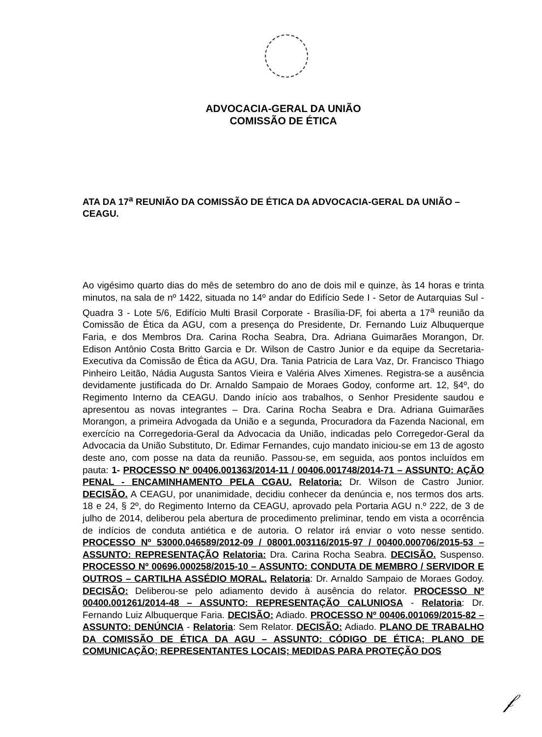ADVOCACIA-GERAL DA UNIÃO
COMISSÃO DE ÉTICA
ATA DA 17<sup>a</sup> REUNIÃO DA COMISSÃO DE ÉTICA DA ADVOCACIA-GERAL DA UNIÃO – CEAGU.
Ao vigésimo quarto dias do mês de setembro do ano de dois mil e quinze, às 14 horas e trinta minutos, na sala de nº 1422, situada no 14º andar do Edifício Sede I - Setor de Autarquias Sul - Quadra 3 - Lote 5/6, Edifício Multi Brasil Corporate - Brasília-DF, foi aberta a 17<sup>a</sup> reunião da Comissão de Ética da AGU, com a presença do Presidente, Dr. Fernando Luiz Albuquerque Faria, e dos Membros Dra. Carina Rocha Seabra, Dra. Adriana Guimarães Morangon, Dr. Edison Antônio Costa Britto Garcia e Dr. Wilson de Castro Junior e da equipe da Secretaria-Executiva da Comissão de Ética da AGU, Dra. Tania Patricia de Lara Vaz, Dr. Francisco Thiago Pinheiro Leitão, Nádia Augusta Santos Vieira e Valéria Alves Ximenes. Registra-se a ausência devidamente justificada do Dr. Arnaldo Sampaio de Moraes Godoy, conforme art. 12, §4º, do Regimento Interno da CEAGU. Dando início aos trabalhos, o Senhor Presidente saudou e apresentou as novas integrantes – Dra. Carina Rocha Seabra e Dra. Adriana Guimarães Morangon, a primeira Advogada da União e a segunda, Procuradora da Fazenda Nacional, em exercício na Corregedoria-Geral da Advocacia da União, indicadas pelo Corregedor-Geral da Advocacia da União Substituto, Dr. Edimar Fernandes, cujo mandato iniciou-se em 13 de agosto deste ano, com posse na data da reunião. Passou-se, em seguida, aos pontos incluídos em pauta: 1- PROCESSO Nº 00406.001363/2014-11 / 00406.001748/2014-71 – ASSUNTO: AÇÃO PENAL - ENCAMINHAMENTO PELA CGAU. Relatoria: Dr. Wilson de Castro Junior. DECISÃO. A CEAGU, por unanimidade, decidiu conhecer da denúncia e, nos termos dos arts. 18 e 24, § 2º, do Regimento Interno da CEAGU, aprovado pela Portaria AGU n.º 222, de 3 de julho de 2014, deliberou pela abertura de procedimento preliminar, tendo em vista a ocorrência de indícios de conduta antiética e de autoria. O relator irá enviar o voto nesse sentido. PROCESSO Nº 53000.046589/2012-09 / 08001.003116/2015-97 / 00400.000706/2015-53 – ASSUNTO: REPRESENTAÇÃO Relatoria: Dra. Carina Rocha Seabra. DECISÃO. Suspenso. PROCESSO Nº 00696.000258/2015-10 – ASSUNTO: CONDUTA DE MEMBRO / SERVIDOR E OUTROS – CARTILHA ASSÉDIO MORAL. Relatoria: Dr. Arnaldo Sampaio de Moraes Godoy. DECISÃO: Deliberou-se pelo adiamento devido à ausência do relator. PROCESSO Nº 00400.001261/2014-48 – ASSUNTO: REPRESENTAÇÃO CALUNIOSA - Relatoria: Dr. Fernando Luiz Albuquerque Faria. DECISÃO: Adiado. PROCESSO Nº 00406.001069/2015-82 – ASSUNTO: DENÚNCIA - Relatoria: Sem Relator. DECISÃO: Adiado. PLANO DE TRABALHO DA COMISSÃO DE ÉTICA DA AGU – ASSUNTO: CÓDIGO DE ÉTICA; PLANO DE COMUNICAÇÃO; REPRESENTANTES LOCAIS; MEDIDAS PARA PROTEÇÃO DOS
𝒻